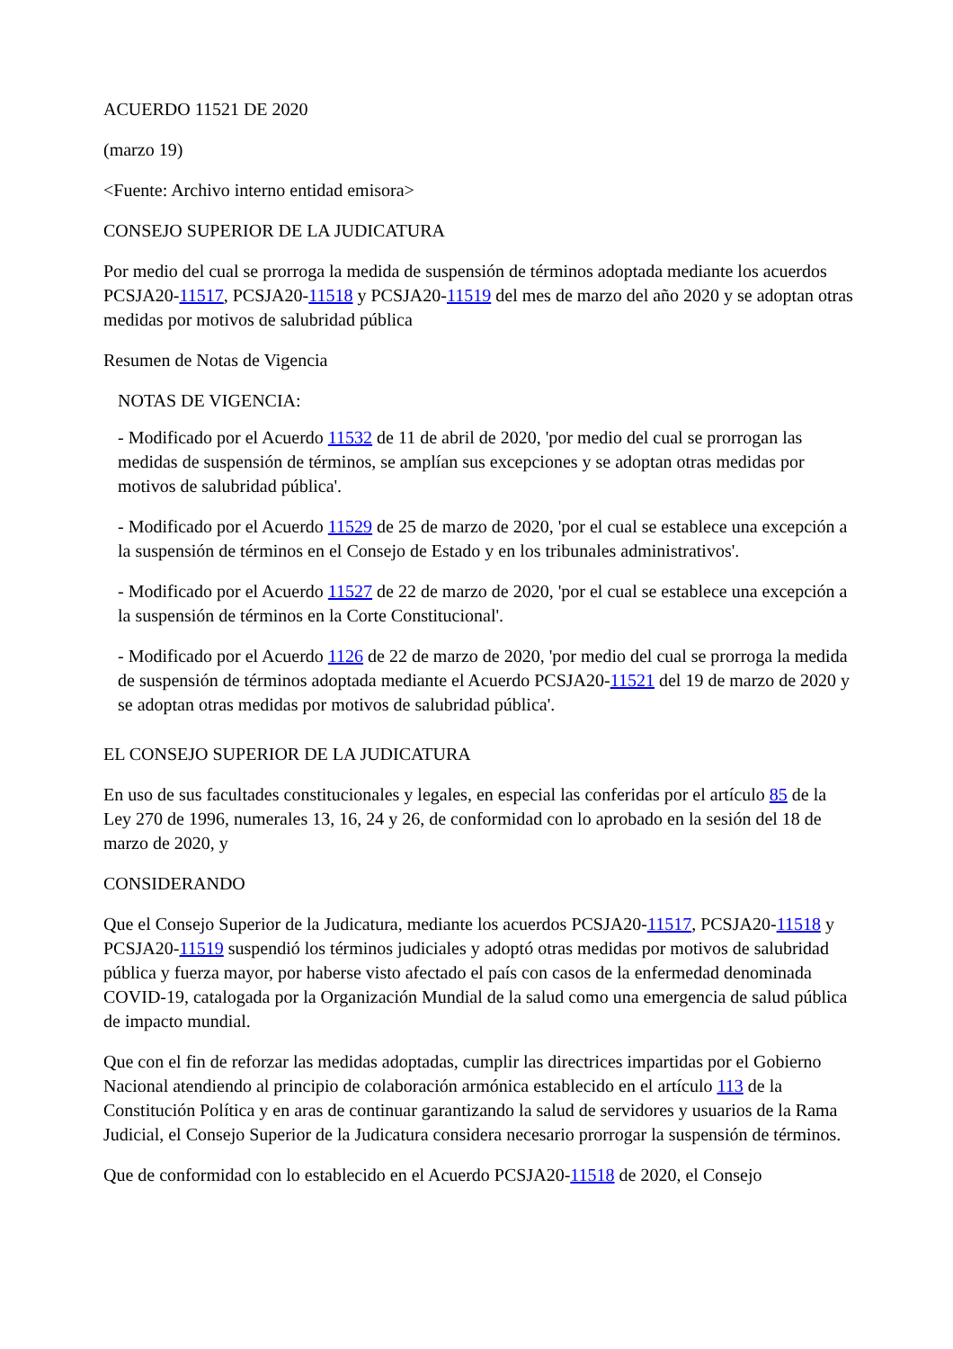ACUERDO 11521 DE 2020
(marzo 19)
<Fuente: Archivo interno entidad emisora>
CONSEJO SUPERIOR DE LA JUDICATURA
Por medio del cual se prorroga la medida de suspensión de términos adoptada mediante los acuerdos PCSJA20-11517, PCSJA20-11518 y PCSJA20-11519 del mes de marzo del año 2020 y se adoptan otras medidas por motivos de salubridad pública
Resumen de Notas de Vigencia
NOTAS DE VIGENCIA:
- Modificado por el Acuerdo 11532 de 11 de abril de 2020, 'por medio del cual se prorrogan las medidas de suspensión de términos, se amplían sus excepciones y se adoptan otras medidas por motivos de salubridad pública'.
- Modificado por el Acuerdo 11529 de 25 de marzo de 2020, 'por el cual se establece una excepción a la suspensión de términos en el Consejo de Estado y en los tribunales administrativos'.
- Modificado por el Acuerdo 11527 de 22 de marzo de 2020, 'por el cual se establece una excepción a la suspensión de términos en la Corte Constitucional'.
- Modificado por el Acuerdo 1126 de 22 de marzo de 2020, 'por medio del cual se prorroga la medida de suspensión de términos adoptada mediante el Acuerdo PCSJA20-11521 del 19 de marzo de 2020 y se adoptan otras medidas por motivos de salubridad pública'.
EL CONSEJO SUPERIOR DE LA JUDICATURA
En uso de sus facultades constitucionales y legales, en especial las conferidas por el artículo 85 de la Ley 270 de 1996, numerales 13, 16, 24 y 26, de conformidad con lo aprobado en la sesión del 18 de marzo de 2020, y
CONSIDERANDO
Que el Consejo Superior de la Judicatura, mediante los acuerdos PCSJA20-11517, PCSJA20-11518 y PCSJA20-11519 suspendió los términos judiciales y adoptó otras medidas por motivos de salubridad pública y fuerza mayor, por haberse visto afectado el país con casos de la enfermedad denominada COVID-19, catalogada por la Organización Mundial de la salud como una emergencia de salud pública de impacto mundial.
Que con el fin de reforzar las medidas adoptadas, cumplir las directrices impartidas por el Gobierno Nacional atendiendo al principio de colaboración armónica establecido en el artículo 113 de la Constitución Política y en aras de continuar garantizando la salud de servidores y usuarios de la Rama Judicial, el Consejo Superior de la Judicatura considera necesario prorrogar la suspensión de términos.
Que de conformidad con lo establecido en el Acuerdo PCSJA20-11518 de 2020, el Consejo